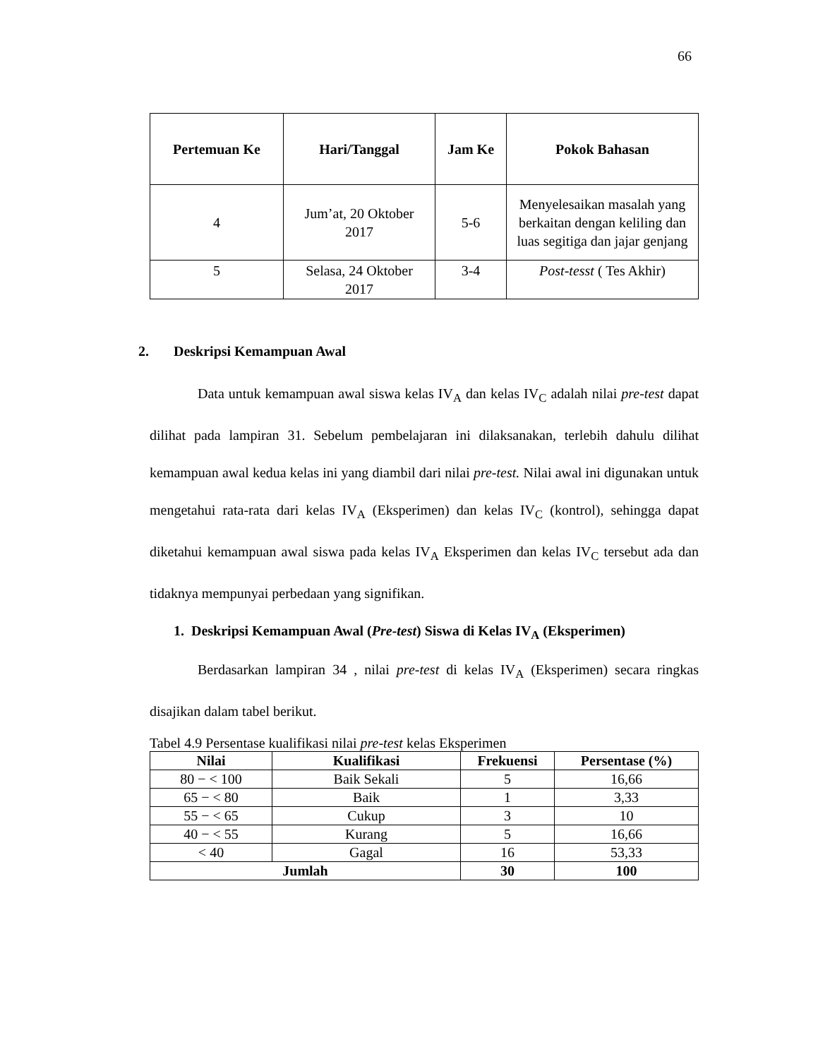66
| Pertemuan Ke | Hari/Tanggal | Jam Ke | Pokok Bahasan |
| --- | --- | --- | --- |
| 4 | Jum’at, 20 Oktober 2017 | 5-6 | Menyelesaikan masalah yang berkaitan dengan keliling dan luas segitiga dan jajar genjang |
| 5 | Selasa, 24 Oktober 2017 | 3-4 | Post-tesst ( Tes Akhir) |
2. Deskripsi Kemampuan Awal
Data untuk kemampuan awal siswa kelas IV<sub>A</sub> dan kelas IV<sub>C</sub> adalah nilai pre-test dapat dilihat pada lampiran 31. Sebelum pembelajaran ini dilaksanakan, terlebih dahulu dilihat kemampuan awal kedua kelas ini yang diambil dari nilai pre-test. Nilai awal ini digunakan untuk mengetahui rata-rata dari kelas IV<sub>A</sub> (Eksperimen) dan kelas IV<sub>C</sub> (kontrol), sehingga dapat diketahui kemampuan awal siswa pada kelas IV<sub>A</sub> Eksperimen dan kelas IV<sub>C</sub> tersebut ada dan tidaknya mempunyai perbedaan yang signifikan.
1. Deskripsi Kemampuan Awal (Pre-test) Siswa di Kelas IV<sub>A</sub> (Eksperimen)
Berdasarkan lampiran 34 , nilai pre-test di kelas IV<sub>A</sub> (Eksperimen) secara ringkas disajikan dalam tabel berikut.
Tabel 4.9 Persentase kualifikasi nilai pre-test kelas Eksperimen
| Nilai | Kualifikasi | Frekuensi | Persentase (%) |
| --- | --- | --- | --- |
| 80 − < 100 | Baik Sekali | 5 | 16,66 |
| 65 − < 80 | Baik | 1 | 3,33 |
| 55 − < 65 | Cukup | 3 | 10 |
| 40 − < 55 | Kurang | 5 | 16,66 |
| < 40 | Gagal | 16 | 53,33 |
| Jumlah | | 30 | 100 |